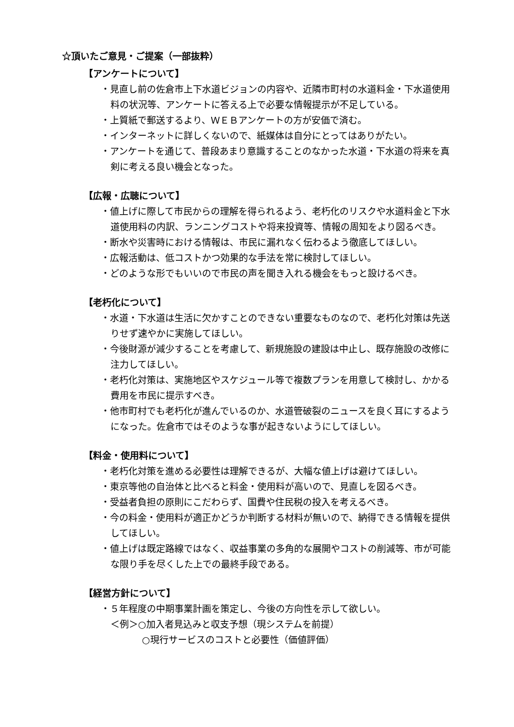☆頂いたご意見・ご提案（一部抜粋）
【アンケートについて】
・見直し前の佐倉市上下水道ビジョンの内容や、近隣市町村の水道料金・下水道使用料の状況等、アンケートに答える上で必要な情報提示が不足している。
・上質紙で郵送するより、ＷＥＢアンケートの方が安価で済む。
・インターネットに詳しくないので、紙媒体は自分にとってはありがたい。
・アンケートを通じて、普段あまり意識することのなかった水道・下水道の将来を真剣に考える良い機会となった。
【広報・広聴について】
・値上げに際して市民からの理解を得られるよう、老朽化のリスクや水道料金と下水道使用料の内訳、ランニングコストや将来投資等、情報の周知をより図るべき。
・断水や災害時における情報は、市民に漏れなく伝わるよう徹底してほしい。
・広報活動は、低コストかつ効果的な手法を常に検討してほしい。
・どのような形でもいいので市民の声を聞き入れる機会をもっと設けるべき。
【老朽化について】
・水道・下水道は生活に欠かすことのできない重要なものなので、老朽化対策は先送りせず速やかに実施してほしい。
・今後財源が減少することを考慮して、新規施設の建設は中止し、既存施設の改修に注力してほしい。
・老朽化対策は、実施地区やスケジュール等で複数プランを用意して検討し、かかる費用を市民に提示すべき。
・他市町村でも老朽化が進んでいるのか、水道管破裂のニュースを良く耳にするようになった。佐倉市ではそのような事が起きないようにしてほしい。
【料金・使用料について】
・老朽化対策を進める必要性は理解できるが、大幅な値上げは避けてほしい。
・東京等他の自治体と比べると料金・使用料が高いので、見直しを図るべき。
・受益者負担の原則にこだわらず、国費や住民税の投入を考えるべき。
・今の料金・使用料が適正かどうか判断する材料が無いので、納得できる情報を提供してほしい。
・値上げは既定路線ではなく、収益事業の多角的な展開やコストの削減等、市が可能な限り手を尽くした上での最終手段である。
【経営方針について】
・５年程度の中期事業計画を策定し、今後の方向性を示して欲しい。
＜例＞○加入者見込みと収支予想（現システムを前提）
○現行サービスのコストと必要性（価値評価）